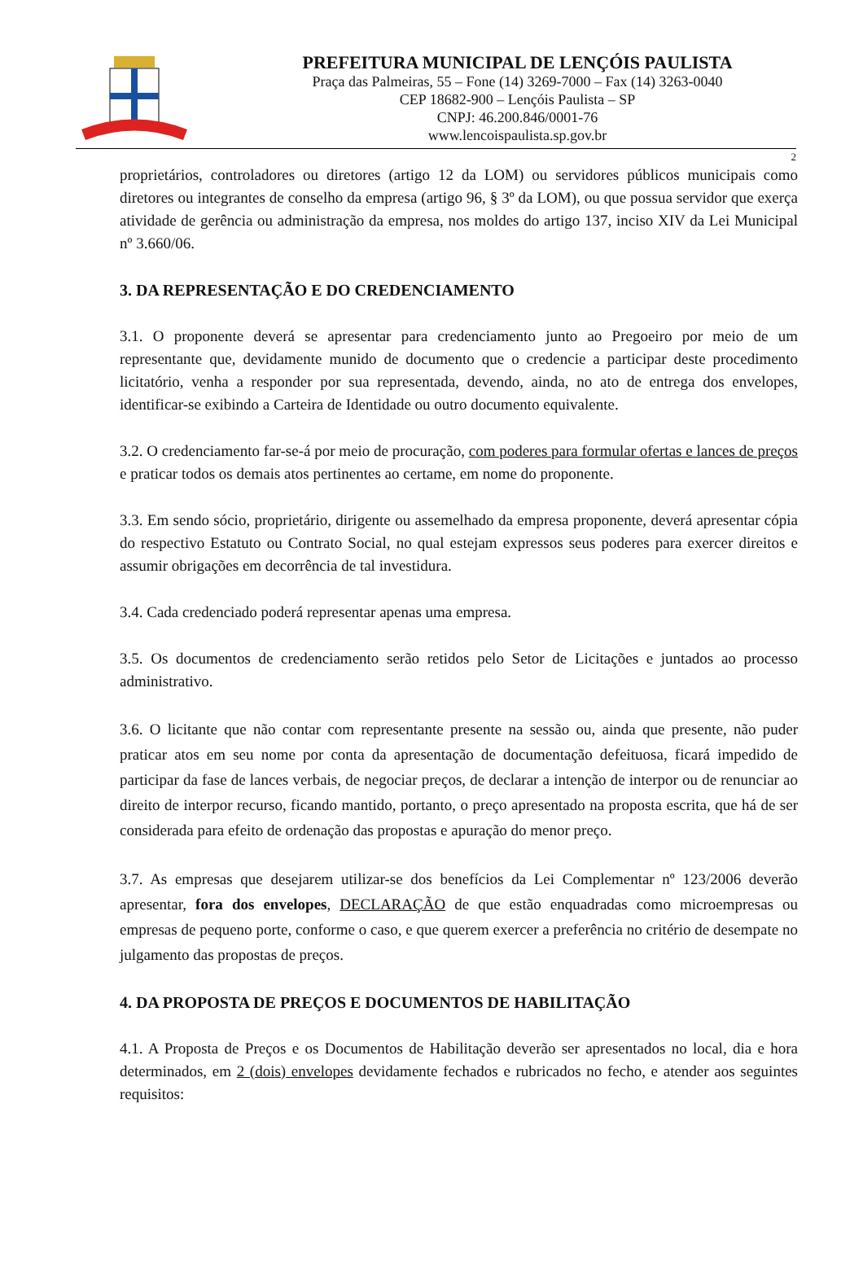PREFEITURA MUNICIPAL DE LENÇÓIS PAULISTA
Praça das Palmeiras, 55 – Fone (14) 3269-7000 – Fax (14) 3263-0040
CEP 18682-900 – Lençóis Paulista – SP
CNPJ: 46.200.846/0001-76
www.lencoispaulista.sp.gov.br
2
proprietários, controladores ou diretores (artigo 12 da LOM) ou servidores públicos municipais como diretores ou integrantes de conselho da empresa (artigo 96, § 3º da LOM), ou que possua servidor que exerça atividade de gerência ou administração da empresa, nos moldes do artigo 137, inciso XIV da Lei Municipal nº 3.660/06.
3. DA REPRESENTAÇÃO E DO CREDENCIAMENTO
3.1. O proponente deverá se apresentar para credenciamento junto ao Pregoeiro por meio de um representante que, devidamente munido de documento que o credencie a participar deste procedimento licitatório, venha a responder por sua representada, devendo, ainda, no ato de entrega dos envelopes, identificar-se exibindo a Carteira de Identidade ou outro documento equivalente.
3.2. O credenciamento far-se-á por meio de procuração, com poderes para formular ofertas e lances de preços e praticar todos os demais atos pertinentes ao certame, em nome do proponente.
3.3. Em sendo sócio, proprietário, dirigente ou assemelhado da empresa proponente, deverá apresentar cópia do respectivo Estatuto ou Contrato Social, no qual estejam expressos seus poderes para exercer direitos e assumir obrigações em decorrência de tal investidura.
3.4. Cada credenciado poderá representar apenas uma empresa.
3.5. Os documentos de credenciamento serão retidos pelo Setor de Licitações e juntados ao processo administrativo.
3.6. O licitante que não contar com representante presente na sessão ou, ainda que presente, não puder praticar atos em seu nome por conta da apresentação de documentação defeituosa, ficará impedido de participar da fase de lances verbais, de negociar preços, de declarar a intenção de interpor ou de renunciar ao direito de interpor recurso, ficando mantido, portanto, o preço apresentado na proposta escrita, que há de ser considerada para efeito de ordenação das propostas e apuração do menor preço.
3.7. As empresas que desejarem utilizar-se dos benefícios da Lei Complementar nº 123/2006 deverão apresentar, fora dos envelopes, DECLARAÇÃO de que estão enquadradas como microempresas ou empresas de pequeno porte, conforme o caso, e que querem exercer a preferência no critério de desempate no julgamento das propostas de preços.
4. DA PROPOSTA DE PREÇOS E DOCUMENTOS DE HABILITAÇÃO
4.1. A Proposta de Preços e os Documentos de Habilitação deverão ser apresentados no local, dia e hora determinados, em 2 (dois) envelopes devidamente fechados e rubricados no fecho, e atender aos seguintes requisitos: